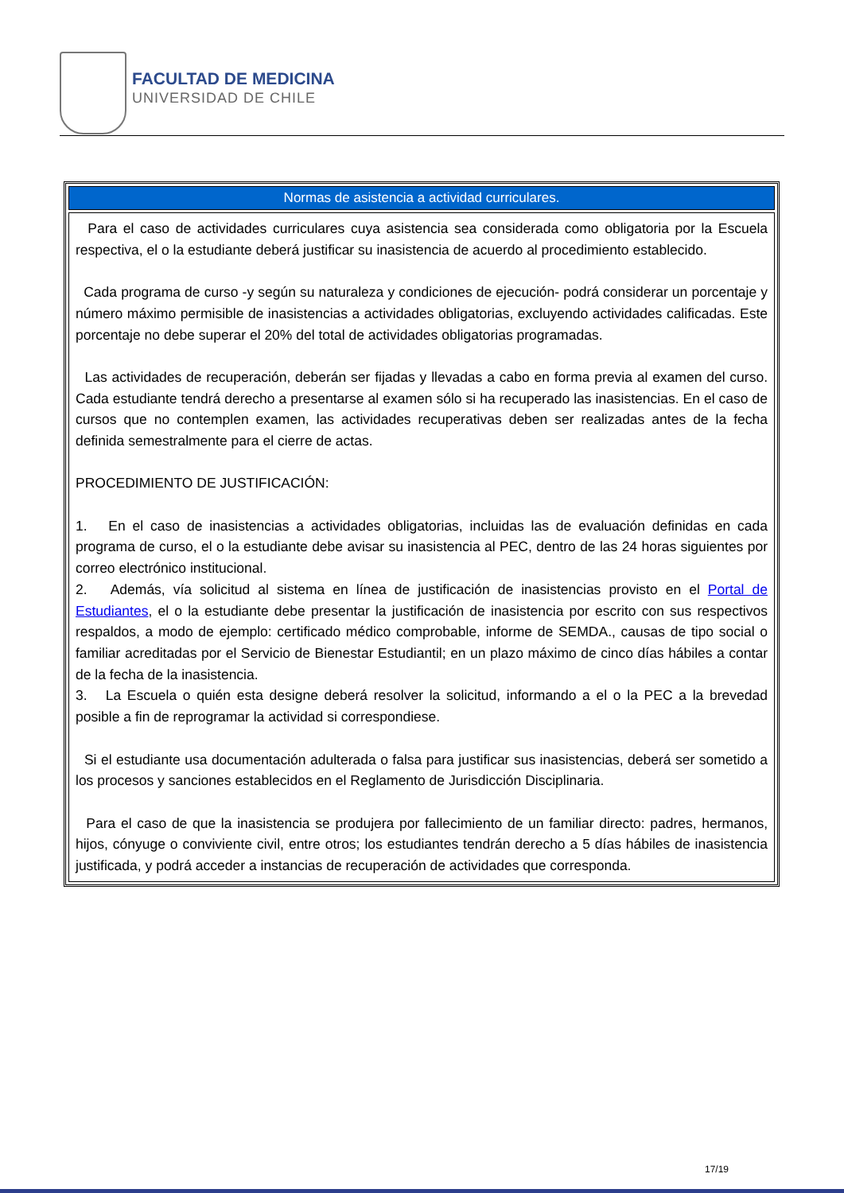FACULTAD DE MEDICINA
UNIVERSIDAD DE CHILE
| Normas de asistencia a actividad curriculares. |
| --- |
| Para el caso de actividades curriculares cuya asistencia sea considerada como obligatoria por la Escuela respectiva, el o la estudiante deberá justificar su inasistencia de acuerdo al procedimiento establecido. Cada programa de curso -y según su naturaleza y condiciones de ejecución- podrá considerar un porcentaje y número máximo permisible de inasistencias a actividades obligatorias, excluyendo actividades calificadas. Este porcentaje no debe superar el 20% del total de actividades obligatorias programadas. Las actividades de recuperación, deberán ser fijadas y llevadas a cabo en forma previa al examen del curso. Cada estudiante tendrá derecho a presentarse al examen sólo si ha recuperado las inasistencias. En el caso de cursos que no contemplen examen, las actividades recuperativas deben ser realizadas antes de la fecha definida semestralmente para el cierre de actas. PROCEDIMIENTO DE JUSTIFICACIÓN: 1. En el caso de inasistencias a actividades obligatorias, incluidas las de evaluación definidas en cada programa de curso, el o la estudiante debe avisar su inasistencia al PEC, dentro de las 24 horas siguientes por correo electrónico institucional. 2. Además, vía solicitud al sistema en línea de justificación de inasistencias provisto en el Portal de Estudiantes , el o la estudiante debe presentar la justificación de inasistencia por escrito con sus respectivos respaldos, a modo de ejemplo: certificado médico comprobable, informe de SEMDA., causas de tipo social o familiar acreditadas por el Servicio de Bienestar Estudiantil; en un plazo máximo de cinco días hábiles a contar de la fecha de la inasistencia. 3. La Escuela o quién esta designe deberá resolver la solicitud, informando a el o la PEC a la brevedad posible a fin de reprogramar la actividad si correspondiese. Si el estudiante usa documentación adulterada o falsa para justificar sus inasistencias, deberá ser sometido a los procesos y sanciones establecidos en el Reglamento de Jurisdicción Disciplinaria. Para el caso de que la inasistencia se produjera por fallecimiento de un familiar directo: padres, hermanos, hijos, cónyuge o conviviente civil, entre otros; los estudiantes tendrán derecho a 5 días hábiles de inasistencia justificada, y podrá acceder a instancias de recuperación de actividades que corresponda. |
17/19